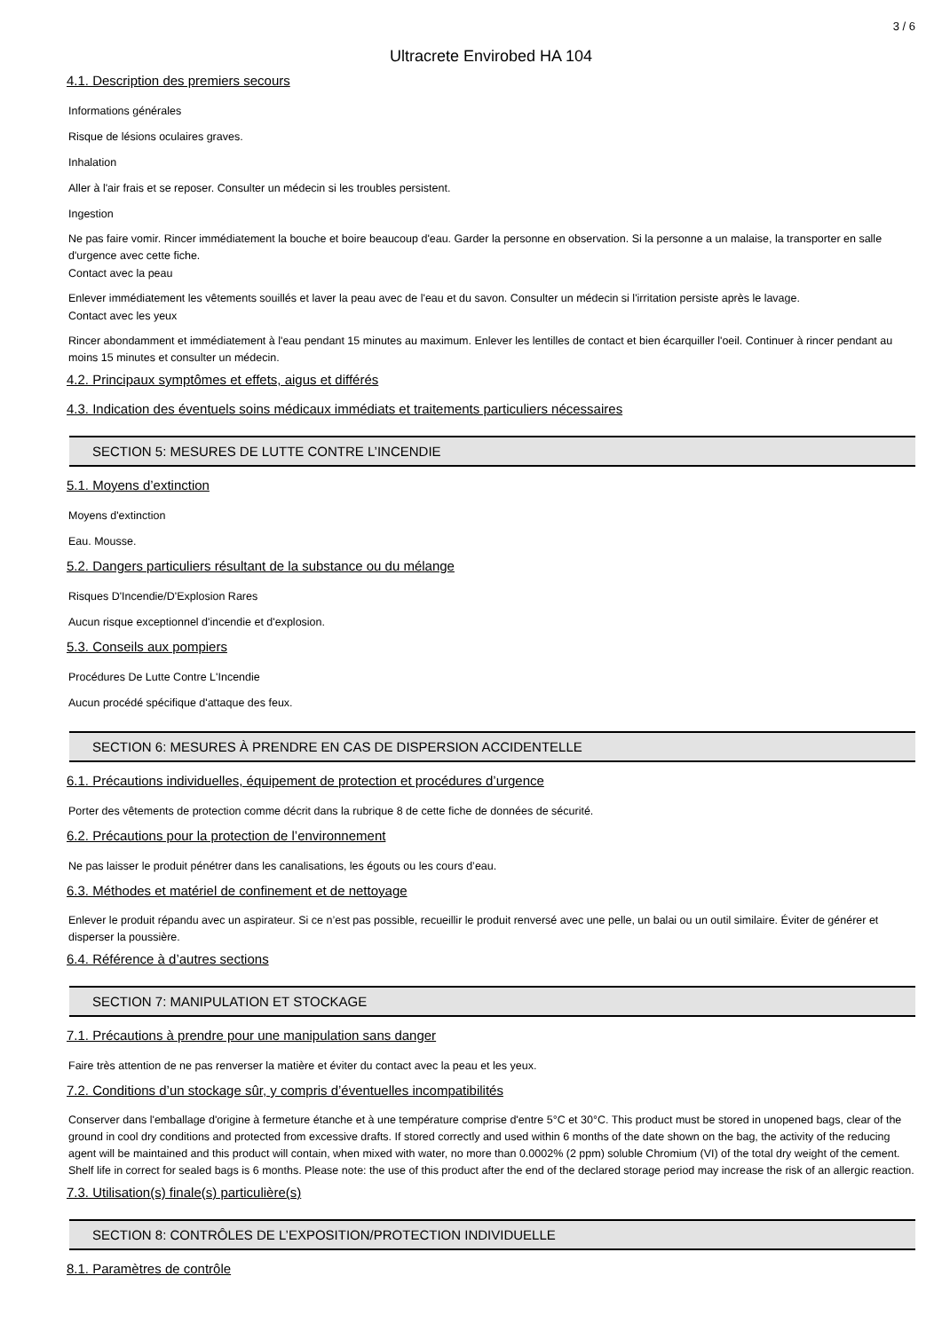3 / 6
Ultracrete Envirobed HA 104
4.1. Description des premiers secours
Informations générales
Risque de lésions oculaires graves.
Inhalation
Aller à l'air frais et se reposer. Consulter un médecin si les troubles persistent.
Ingestion
Ne pas faire vomir. Rincer immédiatement la bouche et boire beaucoup d'eau. Garder la personne en observation. Si la personne a un malaise, la transporter en salle d'urgence avec cette fiche.
Contact avec la peau
Enlever immédiatement les vêtements souillés et laver la peau avec de l'eau et du savon. Consulter un médecin si l'irritation persiste après le lavage.
Contact avec les yeux
Rincer abondamment et immédiatement à l'eau pendant 15 minutes au maximum. Enlever les lentilles de contact et bien écarquiller l'oeil. Continuer à rincer pendant au moins 15 minutes et consulter un médecin.
4.2. Principaux symptômes et effets, aigus et différés
4.3. Indication des éventuels soins médicaux immédiats et traitements particuliers nécessaires
SECTION 5: MESURES DE LUTTE CONTRE L’INCENDIE
5.1. Moyens d’extinction
Moyens d'extinction
Eau. Mousse.
5.2. Dangers particuliers résultant de la substance ou du mélange
Risques D'Incendie/D'Explosion Rares
Aucun risque exceptionnel d'incendie et d'explosion.
5.3. Conseils aux pompiers
Procédures De Lutte Contre L'Incendie
Aucun procédé spécifique d'attaque des feux.
SECTION 6: MESURES À PRENDRE EN CAS DE DISPERSION ACCIDENTELLE
6.1. Précautions individuelles, équipement de protection et procédures d’urgence
Porter des vêtements de protection comme décrit dans la rubrique 8 de cette fiche de données de sécurité.
6.2. Précautions pour la protection de l’environnement
Ne pas laisser le produit pénétrer dans les canalisations, les égouts ou les cours d’eau.
6.3. Méthodes et matériel de confinement et de nettoyage
Enlever le produit répandu avec un aspirateur. Si ce n’est pas possible, recueillir le produit renversé avec une pelle, un balai ou un outil similaire. Éviter de générer et disperser la poussière.
6.4. Référence à d’autres sections
SECTION 7: MANIPULATION ET STOCKAGE
7.1. Précautions à prendre pour une manipulation sans danger
Faire très attention de ne pas renverser la matière et éviter du contact avec la peau et les yeux.
7.2. Conditions d’un stockage sûr, y compris d’éventuelles incompatibilités
Conserver dans l'emballage d'origine à fermeture étanche et à une température comprise d'entre 5°C et 30°C. This product must be stored in unopened bags, clear of the ground in cool dry conditions and protected from excessive drafts. If stored correctly and used within 6 months of the date shown on the bag, the activity of the reducing agent will be maintained and this product will contain, when mixed with water, no more than 0.0002% (2 ppm) soluble Chromium (VI) of the total dry weight of the cement.
Shelf life in correct for sealed bags is 6 months. Please note: the use of this product after the end of the declared storage period may increase the risk of an allergic reaction.
7.3. Utilisation(s) finale(s) particulière(s)
SECTION 8: CONTRÔLES DE L’EXPOSITION/PROTECTION INDIVIDUELLE
8.1. Paramètres de contrôle